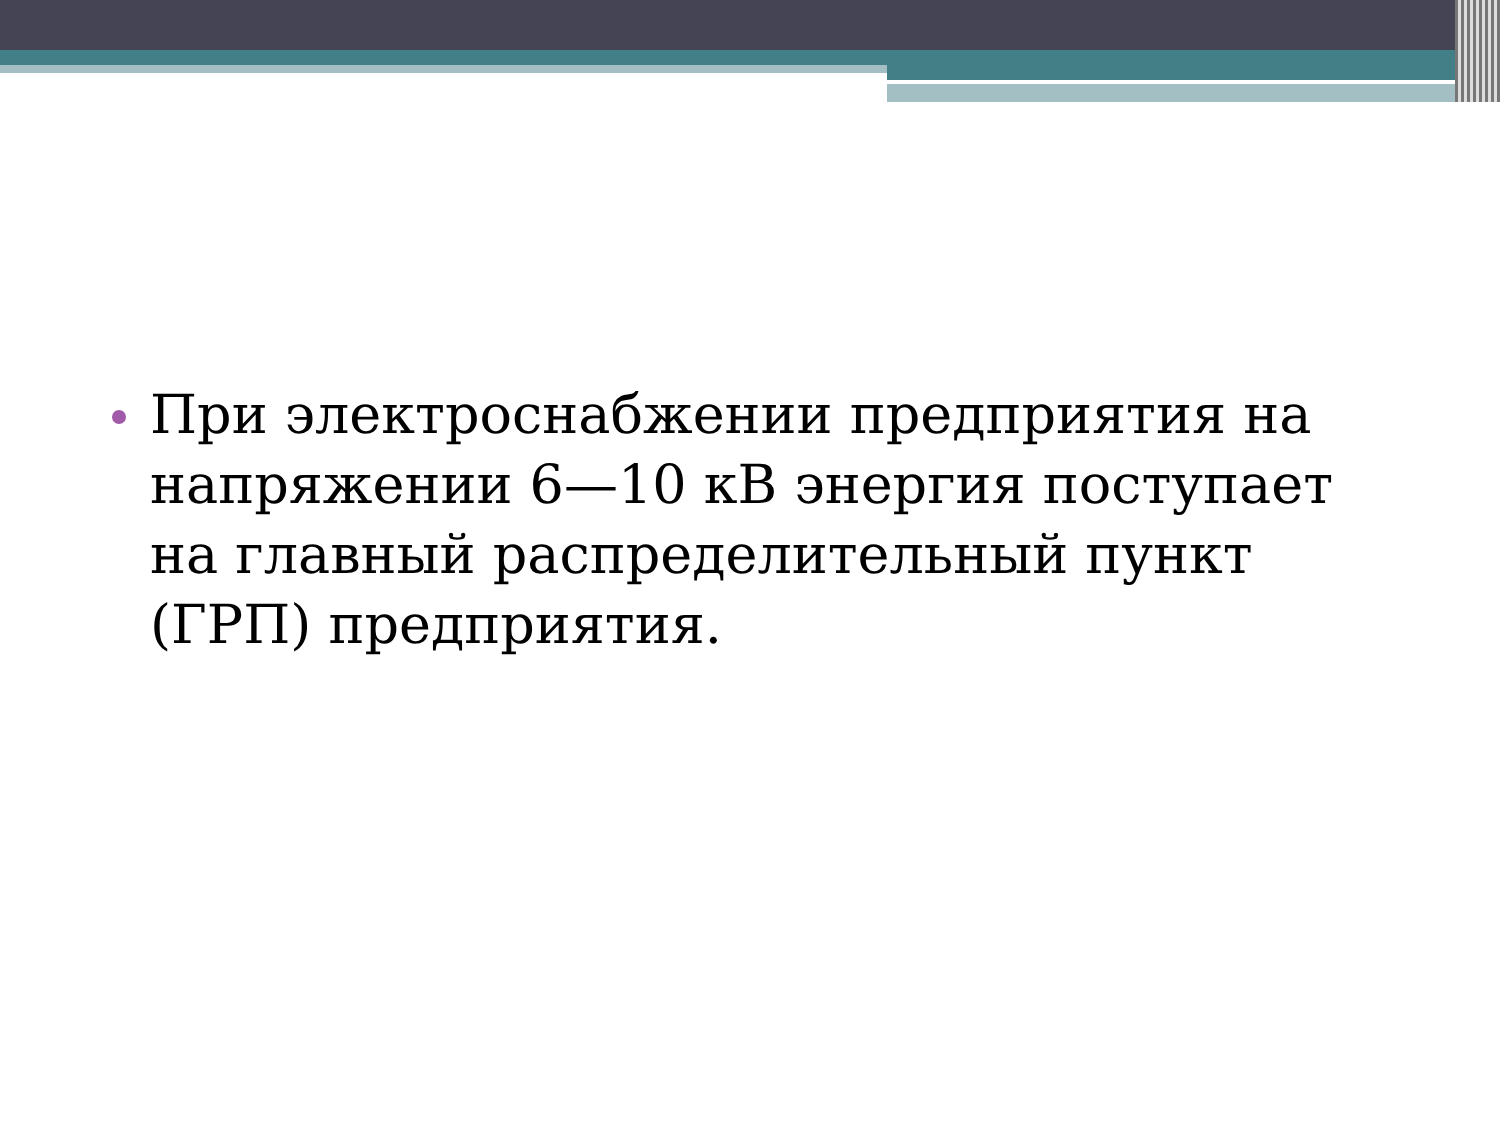При электроснабжении предприятия на напряжении 6—10 кВ энергия поступает на главный распределительный пункт (ГРП) предприятия.